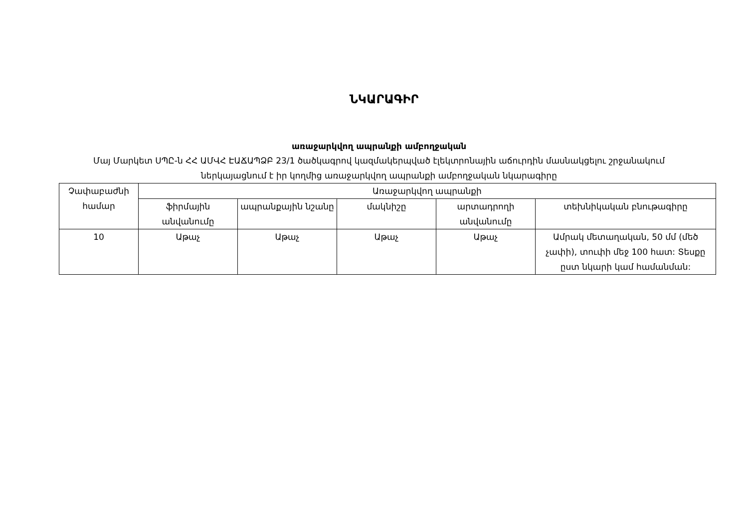ՆԿԱՐԱԳԻՐ
առաջարկվող ապրանքի ամբողջական
Մայ Մարկետ ՍՊԸ-ն ՀՀ ԱՄՎՀ ԷԱՃԱՊՁԲ 23/1 ծածկագրով կազմակերպված էլեկտրոնային աճուրդին մասնակցելու շրջանակում ներկայացնում է իր կողմից առաջարկվող ապրանքի ամբողջական նկարագիրը
| Չափաբաժնի համար | Առաջարկվող ապրանքի | | | | |
| --- | --- | --- | --- | --- | --- |
| | ֆիրմային անվանումը | ապրանքային նշանը | մակնիշը | արտադրողի անվանումը | տեխնիկական բնութագիրը |
| 10 | Աթաչ | Աթաչ | Աթաչ | Աթաչ | Ամրակ մետաղական, 50 մմ (մեծ չափի), տուփի մեջ 100 հատ: Տեսքը ըստ նկարի կամ համանման: |